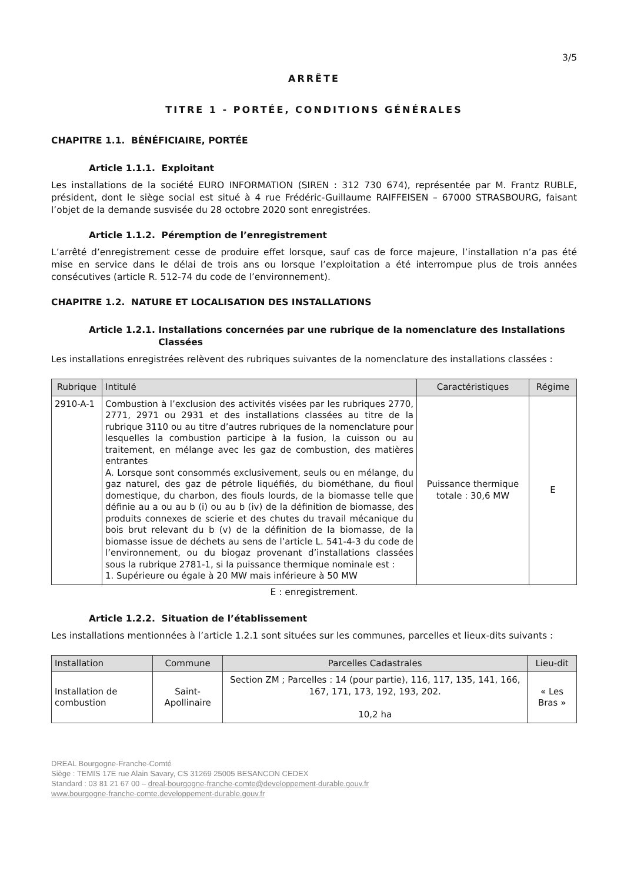3/5
ARRÊTE
TITRE 1 - PORTÉE, CONDITIONS GÉNÉRALES
CHAPITRE 1.1. BÉNÉFICIAIRE, PORTÉE
Article 1.1.1. Exploitant
Les installations de la société EURO INFORMATION (SIREN : 312 730 674), représentée par M. Frantz RUBLE, président, dont le siège social est situé à 4 rue Frédéric-Guillaume RAIFFEISEN – 67000 STRASBOURG, faisant l’objet de la demande susvisée du 28 octobre 2020 sont enregistrées.
Article 1.1.2. Péremption de l’enregistrement
L’arrêté d’enregistrement cesse de produire effet lorsque, sauf cas de force majeure, l’installation n’a pas été mise en service dans le délai de trois ans ou lorsque l’exploitation a été interrompue plus de trois années consécutives (article R. 512-74 du code de l’environnement).
CHAPITRE 1.2. NATURE ET LOCALISATION DES INSTALLATIONS
Article 1.2.1. Installations concernées par une rubrique de la nomenclature des Installations Classées
Les installations enregistrées relèvent des rubriques suivantes de la nomenclature des installations classées :
| Rubrique | Intitulé | Caractéristiques | Régime |
| --- | --- | --- | --- |
| 2910-A-1 | Combustion à l’exclusion des activités visées par les rubriques 2770, 2771, 2971 ou 2931 et des installations classées au titre de la rubrique 3110 ou au titre d’autres rubriques de la nomenclature pour lesquelles la combustion participe à la fusion, la cuisson ou au traitement, en mélange avec les gaz de combustion, des matières entrantes A. Lorsque sont consommés exclusivement, seuls ou en mélange, du gaz naturel, des gaz de pétrole liquéfiés, du biométhane, du fioul domestique, du charbon, des fiouls lourds, de la biomasse telle que définie au a ou au b (i) ou au b (iv) de la définition de biomasse, des produits connexes de scierie et des chutes du travail mécanique du bois brut relevant du b (v) de la définition de la biomasse, de la biomasse issue de déchets au sens de l’article L. 541-4-3 du code de l’environnement, ou du biogaz provenant d’installations classées sous la rubrique 2781-1, si la puissance thermique nominale est : 1. Supérieure ou égale à 20 MW mais inférieure à 50 MW | Puissance thermique totale : 30,6 MW | E |
E : enregistrement.
Article 1.2.2. Situation de l’établissement
Les installations mentionnées à l’article 1.2.1 sont situées sur les communes, parcelles et lieux-dits suivants :
| Installation | Commune | Parcelles Cadastrales | Lieu-dit |
| --- | --- | --- | --- |
| Installation de combustion | Saint-Apollinaire | Section ZM ; Parcelles : 14 (pour partie), 116, 117, 135, 141, 166, 167, 171, 173, 192, 193, 202. 10,2 ha | « Les Bras » |
DREAL Bourgogne-Franche-Comté
Siège : TEMIS 17E rue Alain Savary, CS 31269 25005 BESANCON CEDEX
Standard : 03 81 21 67 00 – dreal-bourgogne-franche-comte@developpement-durable.gouv.fr
www.bourgogne-franche-comte.developpement-durable.gouv.fr